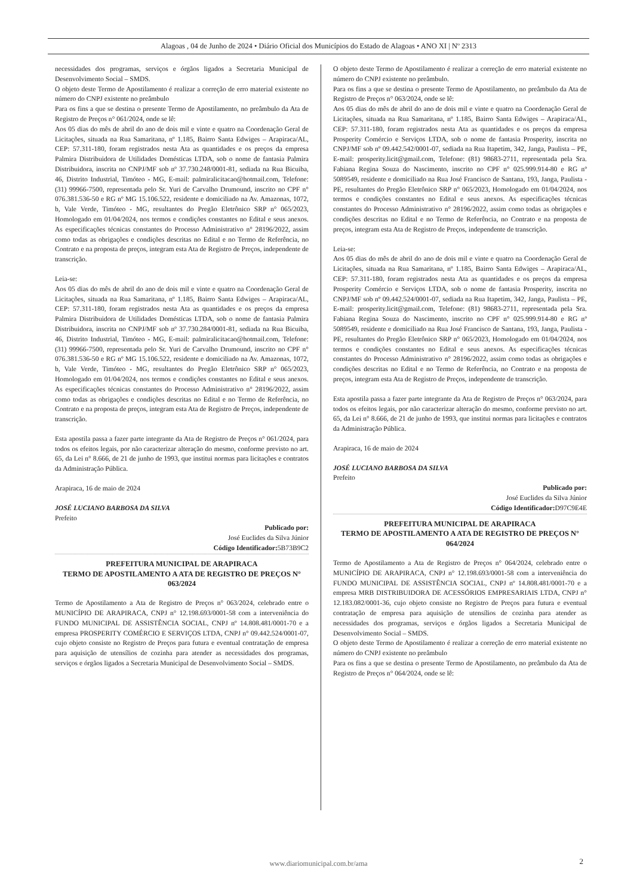Alagoas , 04 de Junho de 2024 • Diário Oficial dos Municípios do Estado de Alagoas • ANO XI | Nº 2313
necessidades dos programas, serviços e órgãos ligados a Secretaria Municipal de Desenvolvimento Social – SMDS.
O objeto deste Termo de Apostilamento é realizar a correção de erro material existente no número do CNPJ existente no preâmbulo
Para os fins a que se destina o presente Termo de Apostilamento, no preâmbulo da Ata de Registro de Preços n° 061/2024, onde se lê:
Aos 05 dias do mês de abril do ano de dois mil e vinte e quatro na Coordenação Geral de Licitações, situada na Rua Samaritana, nº 1.185, Bairro Santa Edwiges – Arapiraca/AL, CEP: 57.311-180, foram registrados nesta Ata as quantidades e os preços da empresa Palmira Distribuidora de Utilidades Domésticas LTDA, sob o nome de fantasia Palmira Distribuidora, inscrita no CNPJ/MF sob nº 37.730.248/0001-81, sediada na Rua Bicuiba, 46, Distrito Industrial, Timóteo - MG, E-mail: palmiralicitacao@hotmail.com, Telefone: (31) 99966-7500, representada pelo Sr. Yuri de Carvalho Drumound, inscrito no CPF n° 076.381.536-50 e RG nº MG 15.106.522, residente e domiciliado na Av. Amazonas, 1072, b, Vale Verde, Timóteo - MG, resultantes do Pregão Eletrônico SRP n° 065/2023, Homologado em 01/04/2024, nos termos e condições constantes no Edital e seus anexos. As especificações técnicas constantes do Processo Administrativo n° 28196/2022, assim como todas as obrigações e condições descritas no Edital e no Termo de Referência, no Contrato e na proposta de preços, integram esta Ata de Registro de Preços, independente de transcrição.
Leia-se:
Aos 05 dias do mês de abril do ano de dois mil e vinte e quatro na Coordenação Geral de Licitações, situada na Rua Samaritana, nº 1.185, Bairro Santa Edwiges – Arapiraca/AL, CEP: 57.311-180, foram registrados nesta Ata as quantidades e os preços da empresa Palmira Distribuidora de Utilidades Domésticas LTDA, sob o nome de fantasia Palmira Distribuidora, inscrita no CNPJ/MF sob nº 37.730.284/0001-81, sediada na Rua Bicuiba, 46, Distrito Industrial, Timóteo - MG, E-mail: palmiralicitacao@hotmail.com, Telefone: (31) 99966-7500, representada pelo Sr. Yuri de Carvalho Drumound, inscrito no CPF n° 076.381.536-50 e RG nº MG 15.106.522, residente e domiciliado na Av. Amazonas, 1072, b, Vale Verde, Timóteo - MG, resultantes do Pregão Eletrônico SRP n° 065/2023, Homologado em 01/04/2024, nos termos e condições constantes no Edital e seus anexos. As especificações técnicas constantes do Processo Administrativo n° 28196/2022, assim como todas as obrigações e condições descritas no Edital e no Termo de Referência, no Contrato e na proposta de preços, integram esta Ata de Registro de Preços, independente de transcrição.
Esta apostila passa a fazer parte integrante da Ata de Registro de Preços n° 061/2024, para todos os efeitos legais, por não caracterizar alteração do mesmo, conforme previsto no art. 65, da Lei n° 8.666, de 21 de junho de 1993, que institui normas para licitações e contratos da Administração Pública.
Arapiraca, 16 de maio de 2024
JOSÉ LUCIANO BARBOSA DA SILVA
Prefeito
Publicado por:
José Euclides da Silva Júnior
Código Identificador: 5B73B9C2
PREFEITURA MUNICIPAL DE ARAPIRACA
TERMO DE APOSTILAMENTO A ATA DE REGISTRO DE PREÇOS N° 063/2024
Termo de Apostilamento a Ata de Registro de Preços n° 063/2024, celebrado entre o MUNICÍPIO DE ARAPIRACA, CNPJ n° 12.198.693/0001-58 com a interveniência do FUNDO MUNICIPAL DE ASSISTÊNCIA SOCIAL, CNPJ nº 14.808.481/0001-70 e a empresa PROSPERITY COMÉRCIO E SERVIÇOS LTDA, CNPJ n° 09.442.524/0001-07, cujo objeto consiste no Registro de Preços para futura e eventual contratação de empresa para aquisição de utensílios de cozinha para atender as necessidades dos programas, serviços e órgãos ligados a Secretaria Municipal de Desenvolvimento Social – SMDS.
O objeto deste Termo de Apostilamento é realizar a correção de erro material existente no número do CNPJ existente no preâmbulo.
Para os fins a que se destina o presente Termo de Apostilamento, no preâmbulo da Ata de Registro de Preços n° 063/2024, onde se lê:
Aos 05 dias do mês de abril do ano de dois mil e vinte e quatro na Coordenação Geral de Licitações, situada na Rua Samaritana, nº 1.185, Bairro Santa Edwiges – Arapiraca/AL, CEP: 57.311-180, foram registrados nesta Ata as quantidades e os preços da empresa Prosperity Comércio e Serviços LTDA, sob o nome de fantasia Prosperity, inscrita no CNPJ/MF sob nº 09.442.542/0001-07, sediada na Rua Itapetim, 342, Janga, Paulista – PE, E-mail: prosperity.licit@gmail.com, Telefone: (81) 98683-2711, representada pela Sra. Fabiana Regina Souza do Nascimento, inscrito no CPF n° 025.999.914-80 e RG nº 5089549, residente e domiciliado na Rua José Francisco de Santana, 193, Janga, Paulista - PE, resultantes do Pregão Eletrônico SRP n° 065/2023, Homologado em 01/04/2024, nos termos e condições constantes no Edital e seus anexos. As especificações técnicas constantes do Processo Administrativo n° 28196/2022, assim como todas as obrigações e condições descritas no Edital e no Termo de Referência, no Contrato e na proposta de preços, integram esta Ata de Registro de Preços, independente de transcrição.
Leia-se:
Aos 05 dias do mês de abril do ano de dois mil e vinte e quatro na Coordenação Geral de Licitações, situada na Rua Samaritana, nº 1.185, Bairro Santa Edwiges – Arapiraca/AL, CEP: 57.311-180, foram registrados nesta Ata as quantidades e os preços da empresa Prosperity Comércio e Serviços LTDA, sob o nome de fantasia Prosperity, inscrita no CNPJ/MF sob nº 09.442.524/0001-07, sediada na Rua Itapetim, 342, Janga, Paulista – PE, E-mail: prosperity.licit@gmail.com, Telefone: (81) 98683-2711, representada pela Sra. Fabiana Regina Souza do Nascimento, inscrito no CPF n° 025.999.914-80 e RG nº 5089549, residente e domiciliado na Rua José Francisco de Santana, 193, Janga, Paulista - PE, resultantes do Pregão Eletrônico SRP n° 065/2023, Homologado em 01/04/2024, nos termos e condições constantes no Edital e seus anexos. As especificações técnicas constantes do Processo Administrativo n° 28196/2022, assim como todas as obrigações e condições descritas no Edital e no Termo de Referência, no Contrato e na proposta de preços, integram esta Ata de Registro de Preços, independente de transcrição.
Esta apostila passa a fazer parte integrante da Ata de Registro de Preços n° 063/2024, para todos os efeitos legais, por não caracterizar alteração do mesmo, conforme previsto no art. 65, da Lei n° 8.666, de 21 de junho de 1993, que institui normas para licitações e contratos da Administração Pública.
Arapiraca, 16 de maio de 2024
JOSÉ LUCIANO BARBOSA DA SILVA
Prefeito
Publicado por:
José Euclides da Silva Júnior
Código Identificador: D97C9E4E
PREFEITURA MUNICIPAL DE ARAPIRACA
TERMO DE APOSTILAMENTO A ATA DE REGISTRO DE PREÇOS N° 064/2024
Termo de Apostilamento a Ata de Registro de Preços n° 064/2024, celebrado entre o MUNICÍPIO DE ARAPIRACA, CNPJ n° 12.198.693/0001-58 com a interveniência do FUNDO MUNICIPAL DE ASSISTÊNCIA SOCIAL, CNPJ nº 14.808.481/0001-70 e a empresa MRB DISTRIBUIDORA DE ACESSÓRIOS EMPRESARIAIS LTDA, CNPJ n° 12.183.082/0001-36, cujo objeto consiste no Registro de Preços para futura e eventual contratação de empresa para aquisição de utensílios de cozinha para atender as necessidades dos programas, serviços e órgãos ligados a Secretaria Municipal de Desenvolvimento Social – SMDS.
O objeto deste Termo de Apostilamento é realizar a correção de erro material existente no número do CNPJ existente no preâmbulo
Para os fins a que se destina o presente Termo de Apostilamento, no preâmbulo da Ata de Registro de Preços n° 064/2024, onde se lê:
www.diariomunicipal.com.br/ama 2